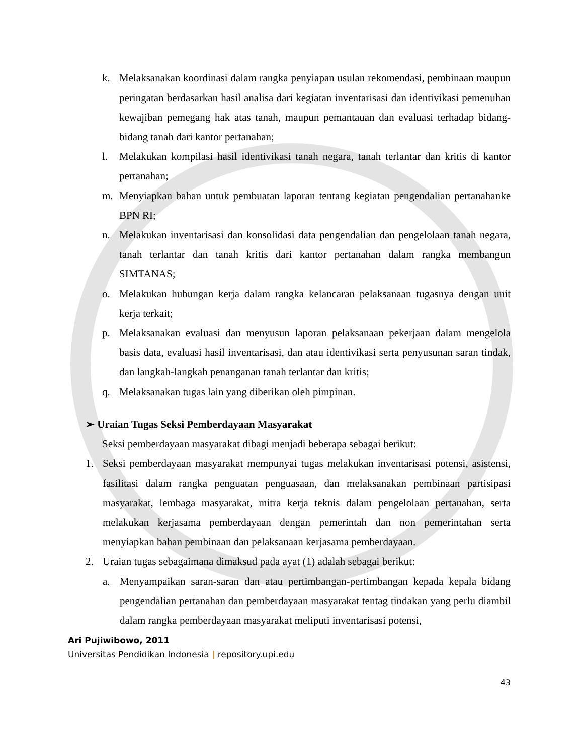k. Melaksanakan koordinasi dalam rangka penyiapan usulan rekomendasi, pembinaan maupun peringatan berdasarkan hasil analisa dari kegiatan inventarisasi dan identivikasi pemenuhan kewajiban pemegang hak atas tanah, maupun pemantauan dan evaluasi terhadap bidang-bidang tanah dari kantor pertanahan;
l. Melakukan kompilasi hasil identivikasi tanah negara, tanah terlantar dan kritis di kantor pertanahan;
m. Menyiapkan bahan untuk pembuatan laporan tentang kegiatan pengendalian pertanahanke BPN RI;
n. Melakukan inventarisasi dan konsolidasi data pengendalian dan pengelolaan tanah negara, tanah terlantar dan tanah kritis dari kantor pertanahan dalam rangka membangun SIMTANAS;
o. Melakukan hubungan kerja dalam rangka kelancaran pelaksanaan tugasnya dengan unit kerja terkait;
p. Melaksanakan evaluasi dan menyusun laporan pelaksanaan pekerjaan dalam mengelola basis data, evaluasi hasil inventarisasi, dan atau identivikasi serta penyusunan saran tindak, dan langkah-langkah penanganan tanah terlantar dan kritis;
q. Melaksanakan tugas lain yang diberikan oleh pimpinan.
➢ Uraian Tugas Seksi Pemberdayaan Masyarakat
Seksi pemberdayaan masyarakat dibagi menjadi beberapa sebagai berikut:
1. Seksi pemberdayaan masyarakat mempunyai tugas melakukan inventarisasi potensi, asistensi, fasilitasi dalam rangka penguatan penguasaan, dan melaksanakan pembinaan partisipasi masyarakat, lembaga masyarakat, mitra kerja teknis dalam pengelolaan pertanahan, serta melakukan kerjasama pemberdayaan dengan pemerintah dan non pemerintahan serta menyiapkan bahan pembinaan dan pelaksanaan kerjasama pemberdayaan.
2. Uraian tugas sebagaimana dimaksud pada ayat (1) adalah sebagai berikut:
a. Menyampaikan saran-saran dan atau pertimbangan-pertimbangan kepada kepala bidang pengendalian pertanahan dan pemberdayaan masyarakat tentag tindakan yang perlu diambil dalam rangka pemberdayaan masyarakat meliputi inventarisasi potensi,
Ari Pujiwibowo, 2011
Universitas Pendidikan Indonesia | repository.upi.edu
43